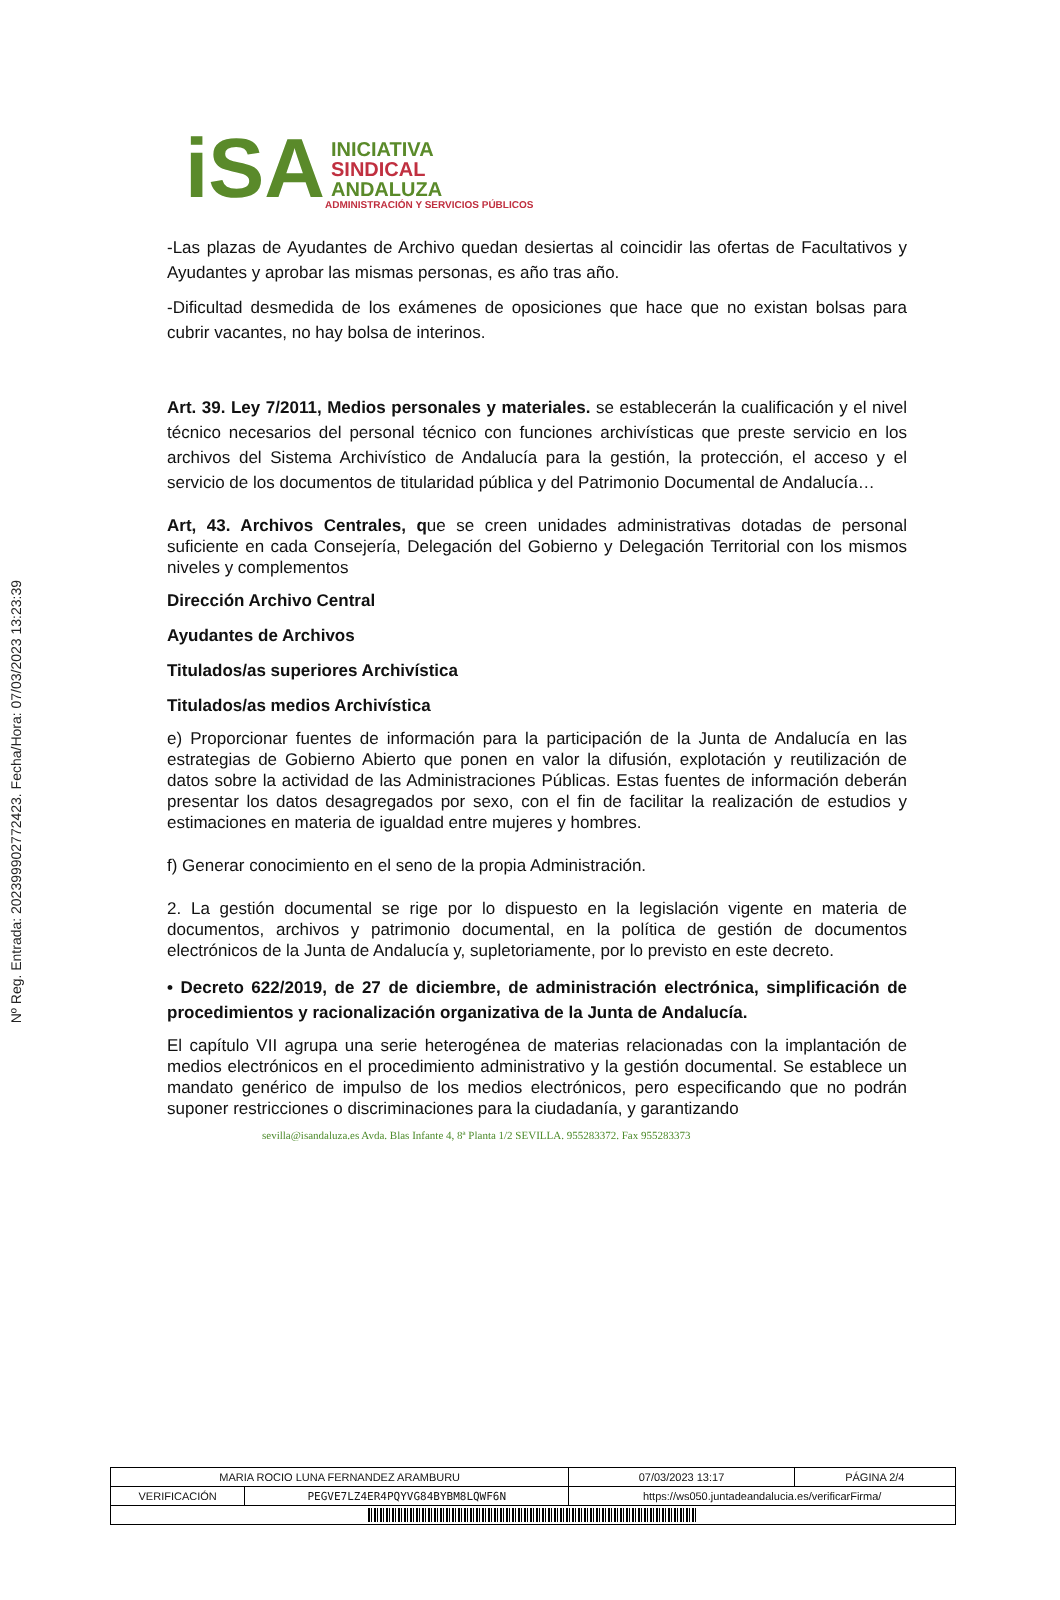Nº Reg. Entrada: 202399902772423. Fecha/Hora: 07/03/2023 13:23:39
iSA
INICIATIVA
SINDICAL
ANDALUZA
ADMINISTRACIÓN Y SERVICIOS PÚBLICOS
-Las plazas de Ayudantes de Archivo quedan desiertas al coincidir las ofertas de Facultativos y Ayudantes y aprobar las mismas personas, es año tras año.
-Dificultad desmedida de los exámenes de oposiciones que hace que no existan bolsas para cubrir vacantes, no hay bolsa de interinos.
Art. 39. Ley 7/2011, Medios personales y materiales. se establecerán la cualificación y el nivel técnico necesarios del personal técnico con funciones archivísticas que preste servicio en los archivos del Sistema Archivístico de Andalucía para la gestión, la protección, el acceso y el servicio de los documentos de titularidad pública y del Patrimonio Documental de Andalucía…
Art, 43. Archivos Centrales, que se creen unidades administrativas dotadas de personal suficiente en cada Consejería, Delegación del Gobierno y Delegación Territorial con los mismos niveles y complementos
Dirección Archivo Central
Ayudantes de Archivos
Titulados/as superiores Archivística
Titulados/as medios Archivística
e) Proporcionar fuentes de información para la participación de la Junta de Andalucía en las estrategias de Gobierno Abierto que ponen en valor la difusión, explotación y reutilización de datos sobre la actividad de las Administraciones Públicas. Estas fuentes de información deberán presentar los datos desagregados por sexo, con el fin de facilitar la realización de estudios y estimaciones en materia de igualdad entre mujeres y hombres.
f) Generar conocimiento en el seno de la propia Administración.
2. La gestión documental se rige por lo dispuesto en la legislación vigente en materia de documentos, archivos y patrimonio documental, en la política de gestión de documentos electrónicos de la Junta de Andalucía y, supletoriamente, por lo previsto en este decreto.
• Decreto 622/2019, de 27 de diciembre, de administración electrónica, simplificación de procedimientos y racionalización organizativa de la Junta de Andalucía.
El capítulo VII agrupa una serie heterogénea de materias relacionadas con la implantación de medios electrónicos en el procedimiento administrativo y la gestión documental. Se establece un mandato genérico de impulso de los medios electrónicos, pero especificando que no podrán suponer restricciones o discriminaciones para la ciudadanía, y garantizando
sevilla@isandaluza.es Avda. Blas Infante 4, 8ª Planta 1/2 SEVILLA. 955283372. Fax 955283373
| MARIA ROCIO LUNA FERNANDEZ ARAMBURU | | | 07/03/2023 13:17 | PÁGINA 2/4 |
| VERIFICACIÓN | PEGVE7LZ4ER4PQYVG84BYBM8LQWF6N | https://ws050.juntadeandalucia.es/verificarFirma/ | | |